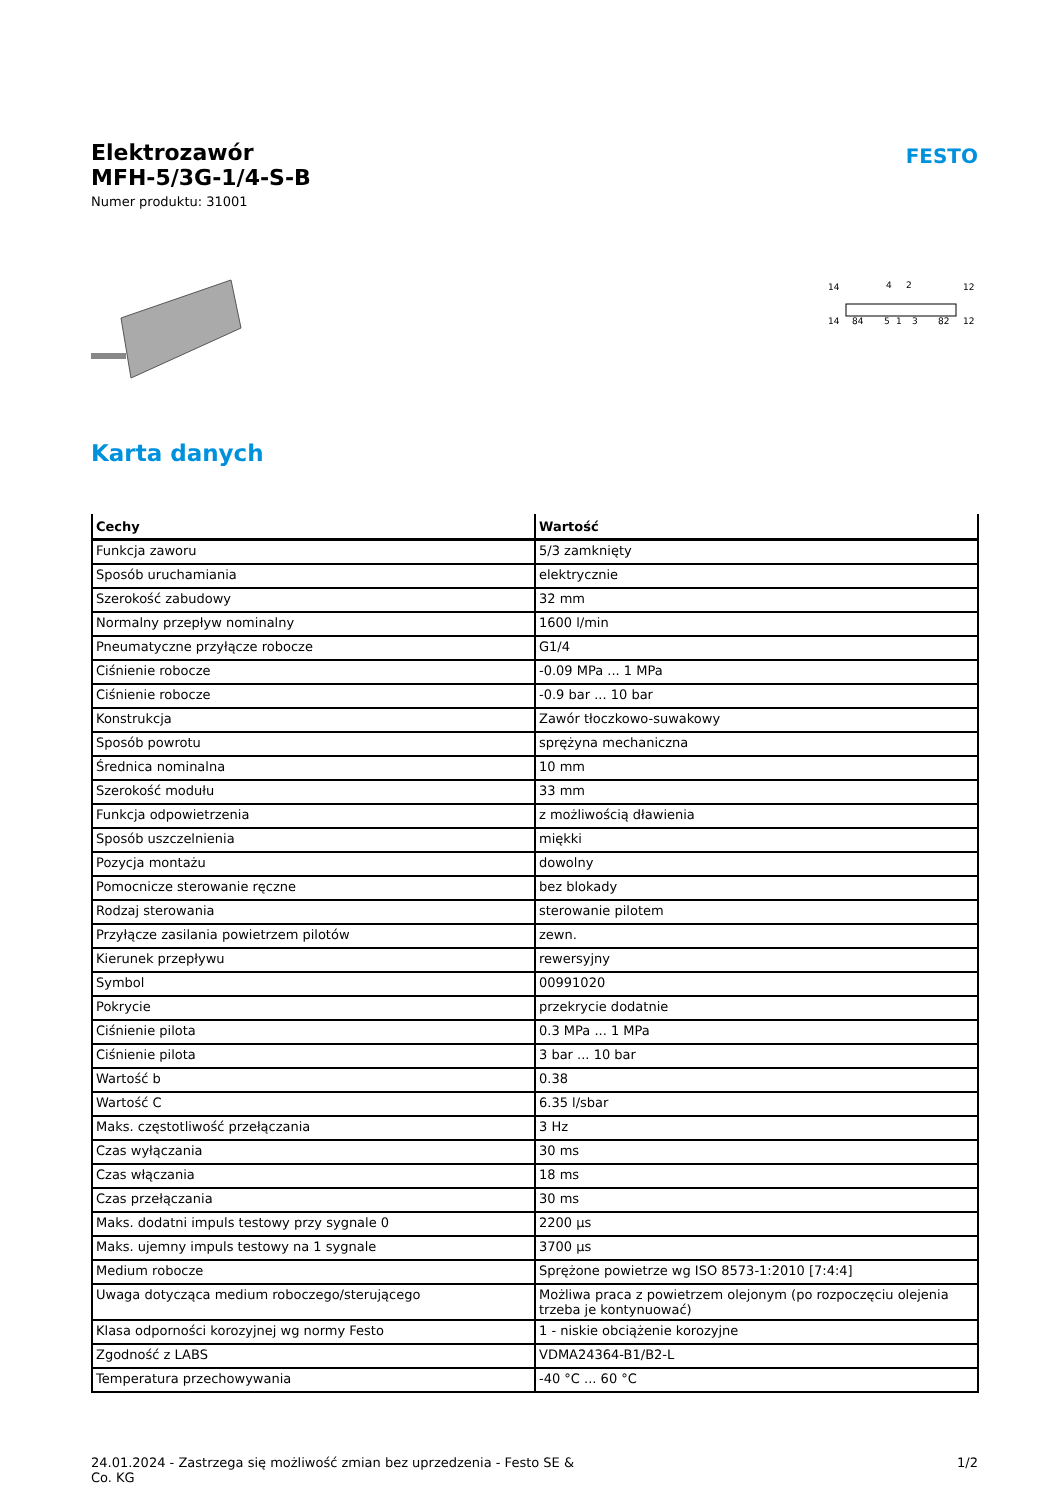Elektrozawór
MFH-5/3G-1/4-S-B
Numer produktu: 31001
FESTO
14
4
2
12
14
84
5
1
3
82
12
Karta danych
| Cechy | Wartość |
| --- | --- |
| Funkcja zaworu | 5/3 zamknięty |
| Sposób uruchamiania | elektrycznie |
| Szerokość zabudowy | 32 mm |
| Normalny przepływ nominalny | 1600 l/min |
| Pneumatyczne przyłącze robocze | G1/4 |
| Ciśnienie robocze | -0.09 MPa ... 1 MPa |
| Ciśnienie robocze | -0.9 bar ... 10 bar |
| Konstrukcja | Zawór tłoczkowo-suwakowy |
| Sposób powrotu | sprężyna mechaniczna |
| Średnica nominalna | 10 mm |
| Szerokość modułu | 33 mm |
| Funkcja odpowietrzenia | z możliwością dławienia |
| Sposób uszczelnienia | miękki |
| Pozycja montażu | dowolny |
| Pomocnicze sterowanie ręczne | bez blokady |
| Rodzaj sterowania | sterowanie pilotem |
| Przyłącze zasilania powietrzem pilotów | zewn. |
| Kierunek przepływu | rewersyjny |
| Symbol | 00991020 |
| Pokrycie | przekrycie dodatnie |
| Ciśnienie pilota | 0.3 MPa ... 1 MPa |
| Ciśnienie pilota | 3 bar ... 10 bar |
| Wartość b | 0.38 |
| Wartość C | 6.35 l/sbar |
| Maks. częstotliwość przełączania | 3 Hz |
| Czas wyłączania | 30 ms |
| Czas włączania | 18 ms |
| Czas przełączania | 30 ms |
| Maks. dodatni impuls testowy przy sygnale 0 | 2200 µs |
| Maks. ujemny impuls testowy na 1 sygnale | 3700 µs |
| Medium robocze | Sprężone powietrze wg ISO 8573-1:2010 [7:4:4] |
| Uwaga dotycząca medium roboczego/sterującego | Możliwa praca z powietrzem olejonym (po rozpoczęciu olejenia trzeba je kontynuować) |
| Klasa odporności korozyjnej wg normy Festo | 1 - niskie obciążenie korozyjne |
| Zgodność z LABS | VDMA24364-B1/B2-L |
| Temperatura przechowywania | -40 °C ... 60 °C |
24.01.2024 - Zastrzega się możliwość zmian bez uprzedzenia - Festo SE &
Co. KG
1/2